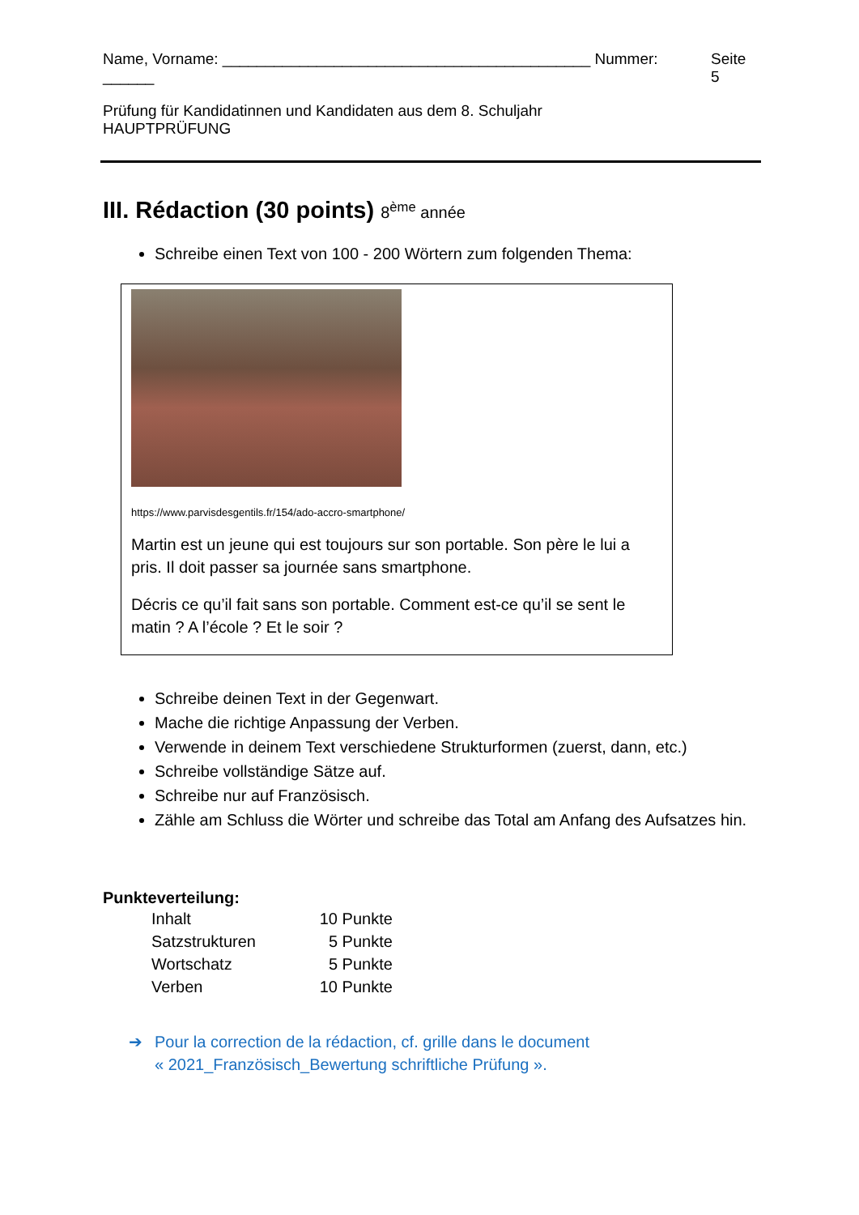Name, Vorname: ___________________________________________ Nummer: ______ Seite 5
Prüfung für Kandidatinnen und Kandidaten aus dem 8. Schuljahr
HAUPTPRÜFUNG
III. Rédaction (30 points) 8<sup>ème</sup> année
Schreibe einen Text von 100 - 200 Wörtern zum folgenden Thema:
https://www.parvisdesgentils.fr/154/ado-accro-smartphone/
Martin est un jeune qui est toujours sur son portable. Son père le lui a pris. Il doit passer sa journée sans smartphone.
Décris ce qu’il fait sans son portable. Comment est-ce qu’il se sent le matin ? A l’école ? Et le soir ?
Schreibe deinen Text in der Gegenwart.
Mache die richtige Anpassung der Verben.
Verwende in deinem Text verschiedene Strukturformen (zuerst, dann, etc.)
Schreibe vollständige Sätze auf.
Schreibe nur auf Französisch.
Zähle am Schluss die Wörter und schreibe das Total am Anfang des Aufsatzes hin.
Punkteverteilung:
| Inhalt | 10 | Punkte |
| Satzstrukturen | 5 | Punkte |
| Wortschatz | 5 | Punkte |
| Verben | 10 | Punkte |
➔ Pour la correction de la rédaction, cf. grille dans le document
« 2021_Französisch_Bewertung schriftliche Prüfung ».